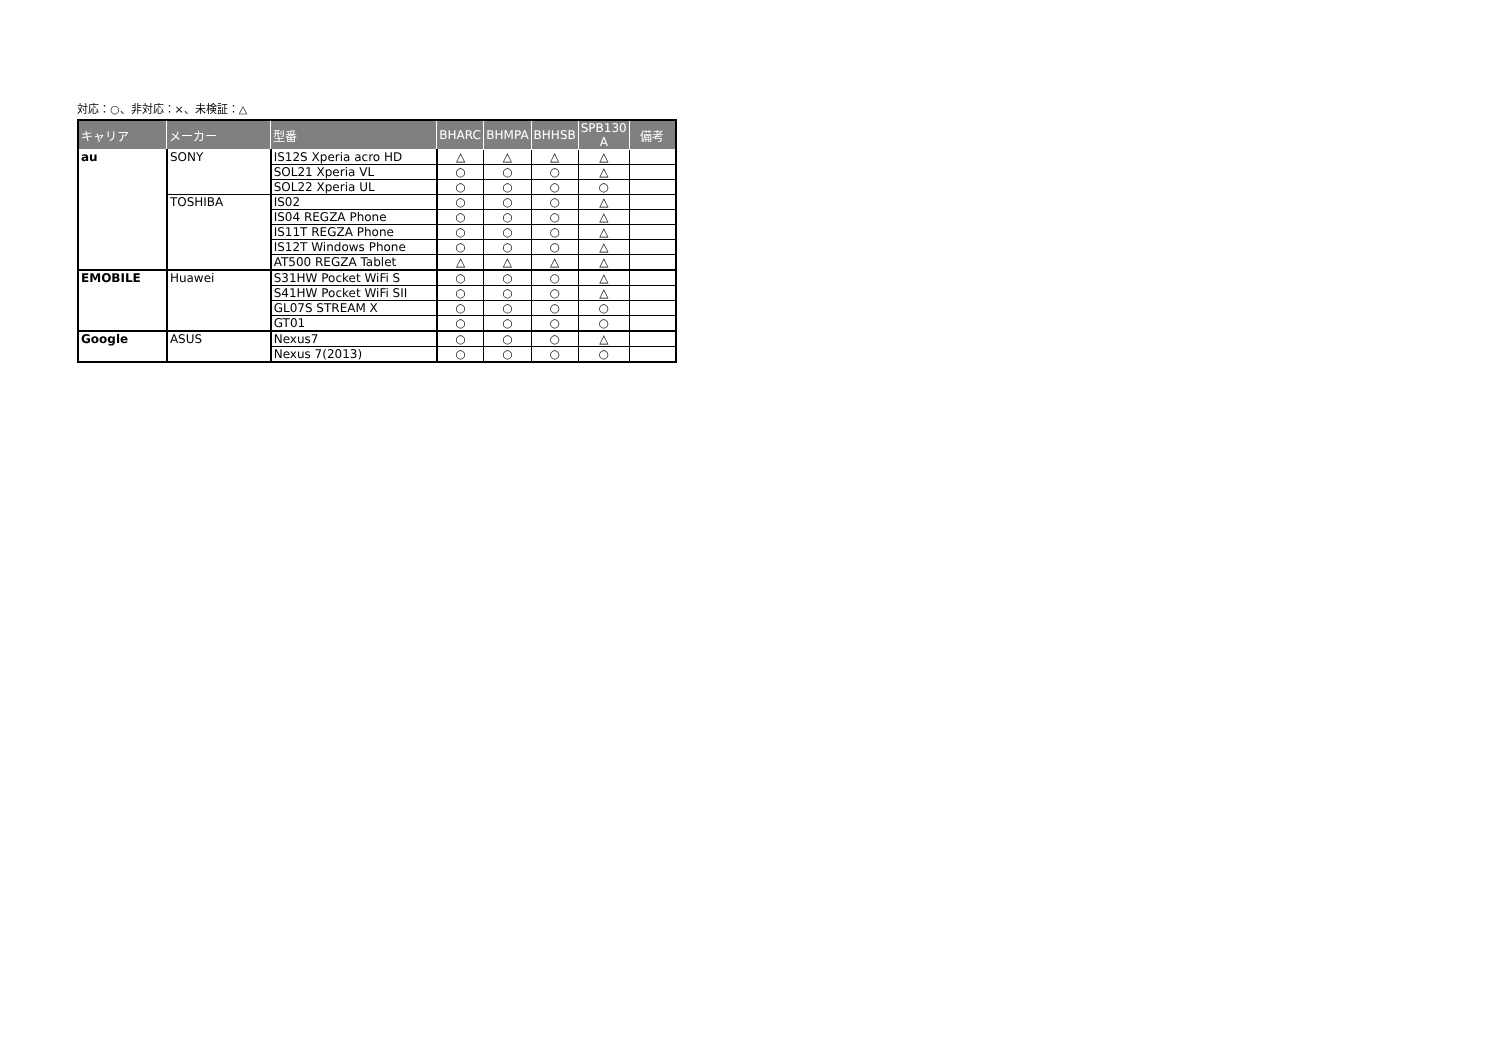対応：○、非対応：×、未検証：△
| キャリア | メーカー | 型番 | BHARC | BHMPA | BHHSB | SPB130 A | 備考 |
| --- | --- | --- | --- | --- | --- | --- | --- |
| au | SONY | IS12S Xperia acro HD | △ | △ | △ | △ | |
| | | SOL21 Xperia VL | ○ | ○ | ○ | △ | |
| | | SOL22 Xperia UL | ○ | ○ | ○ | ○ | |
| | TOSHIBA | IS02 | ○ | ○ | ○ | △ | |
| | | IS04 REGZA Phone | ○ | ○ | ○ | △ | |
| | | IS11T REGZA Phone | ○ | ○ | ○ | △ | |
| | | IS12T Windows Phone | ○ | ○ | ○ | △ | |
| | | AT500 REGZA Tablet | △ | △ | △ | △ | |
| EMOBILE | Huawei | S31HW Pocket WiFi S | ○ | ○ | ○ | △ | |
| | | S41HW Pocket WiFi SII | ○ | ○ | ○ | △ | |
| | | GL07S STREAM X | ○ | ○ | ○ | ○ | |
| | | GT01 | ○ | ○ | ○ | ○ | |
| Google | ASUS | Nexus7 | ○ | ○ | ○ | △ | |
| | | Nexus 7(2013) | ○ | ○ | ○ | ○ | |